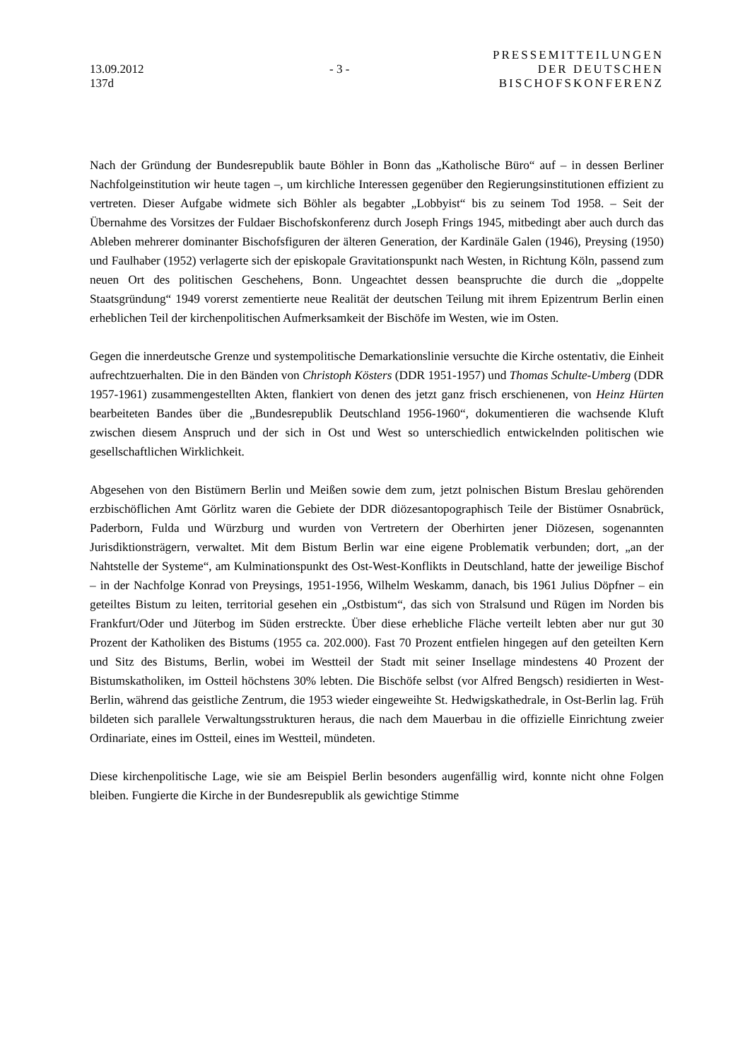13.09.2012
137d
- 3 -
PRESSEMITTEILUNGEN
DER DEUTSCHEN
BISCHOFSKONFERENZ
Nach der Gründung der Bundesrepublik baute Böhler in Bonn das „Katholische Büro“ auf – in dessen Berliner Nachfolgeinstitution wir heute tagen –, um kirchliche Interessen gegenüber den Regierungsinstitutionen effizient zu vertreten. Dieser Aufgabe widmete sich Böhler als begabter „Lobbyist“ bis zu seinem Tod 1958. – Seit der Übernahme des Vorsitzes der Fuldaer Bischofskonferenz durch Joseph Frings 1945, mitbedingt aber auch durch das Ableben mehrerer dominanter Bischofsfiguren der älteren Generation, der Kardinäle Galen (1946), Preysing (1950) und Faulhaber (1952) verlagerte sich der episkopale Gravitationspunkt nach Westen, in Richtung Köln, passend zum neuen Ort des politischen Geschehens, Bonn. Ungeachtet dessen beanspruchte die durch die „doppelte Staatsgründung“ 1949 vorerst zementierte neue Realität der deutschen Teilung mit ihrem Epizentrum Berlin einen erheblichen Teil der kirchenpolitischen Aufmerksamkeit der Bischöfe im Westen, wie im Osten.
Gegen die innerdeutsche Grenze und systempolitische Demarkationslinie versuchte die Kirche ostentativ, die Einheit aufrechtzuerhalten. Die in den Bänden von Christoph Kösters (DDR 1951-1957) und Thomas Schulte-Umberg (DDR 1957-1961) zusammengestellten Akten, flankiert von denen des jetzt ganz frisch erschienenen, von Heinz Hürten bearbeiteten Bandes über die „Bundesrepublik Deutschland 1956-1960“, dokumentieren die wachsende Kluft zwischen diesem Anspruch und der sich in Ost und West so unterschiedlich entwickelnden politischen wie gesellschaftlichen Wirklichkeit.
Abgesehen von den Bistümern Berlin und Meißen sowie dem zum, jetzt polnischen Bistum Breslau gehörenden erzbischöflichen Amt Görlitz waren die Gebiete der DDR diözesantopographisch Teile der Bistümer Osnabrück, Paderborn, Fulda und Würzburg und wurden von Vertretern der Oberhirten jener Diözesen, sogenannten Jurisdiktionsträgern, verwaltet. Mit dem Bistum Berlin war eine eigene Problematik verbunden; dort, „an der Nahtstelle der Systeme“, am Kulminationspunkt des Ost-West-Konflikts in Deutschland, hatte der jeweilige Bischof – in der Nachfolge Konrad von Preysings, 1951-1956, Wilhelm Weskamm, danach, bis 1961 Julius Döpfner – ein geteiltes Bistum zu leiten, territorial gesehen ein „Ostbistum“, das sich von Stralsund und Rügen im Norden bis Frankfurt/Oder und Jüterbog im Süden erstreckte. Über diese erhebliche Fläche verteilt lebten aber nur gut 30 Prozent der Katholiken des Bistums (1955 ca. 202.000). Fast 70 Prozent entfielen hingegen auf den geteilten Kern und Sitz des Bistums, Berlin, wobei im Westteil der Stadt mit seiner Insellage mindestens 40 Prozent der Bistumskatholiken, im Ostteil höchstens 30% lebten. Die Bischöfe selbst (vor Alfred Bengsch) residierten in West-Berlin, während das geistliche Zentrum, die 1953 wieder eingeweihte St. Hedwigskathedrale, in Ost-Berlin lag. Früh bildeten sich parallele Verwaltungsstrukturen heraus, die nach dem Mauerbau in die offizielle Einrichtung zweier Ordinariate, eines im Ostteil, eines im Westteil, mündeten.
Diese kirchenpolitische Lage, wie sie am Beispiel Berlin besonders augenfällig wird, konnte nicht ohne Folgen bleiben. Fungierte die Kirche in der Bundesrepublik als gewichtige Stimme